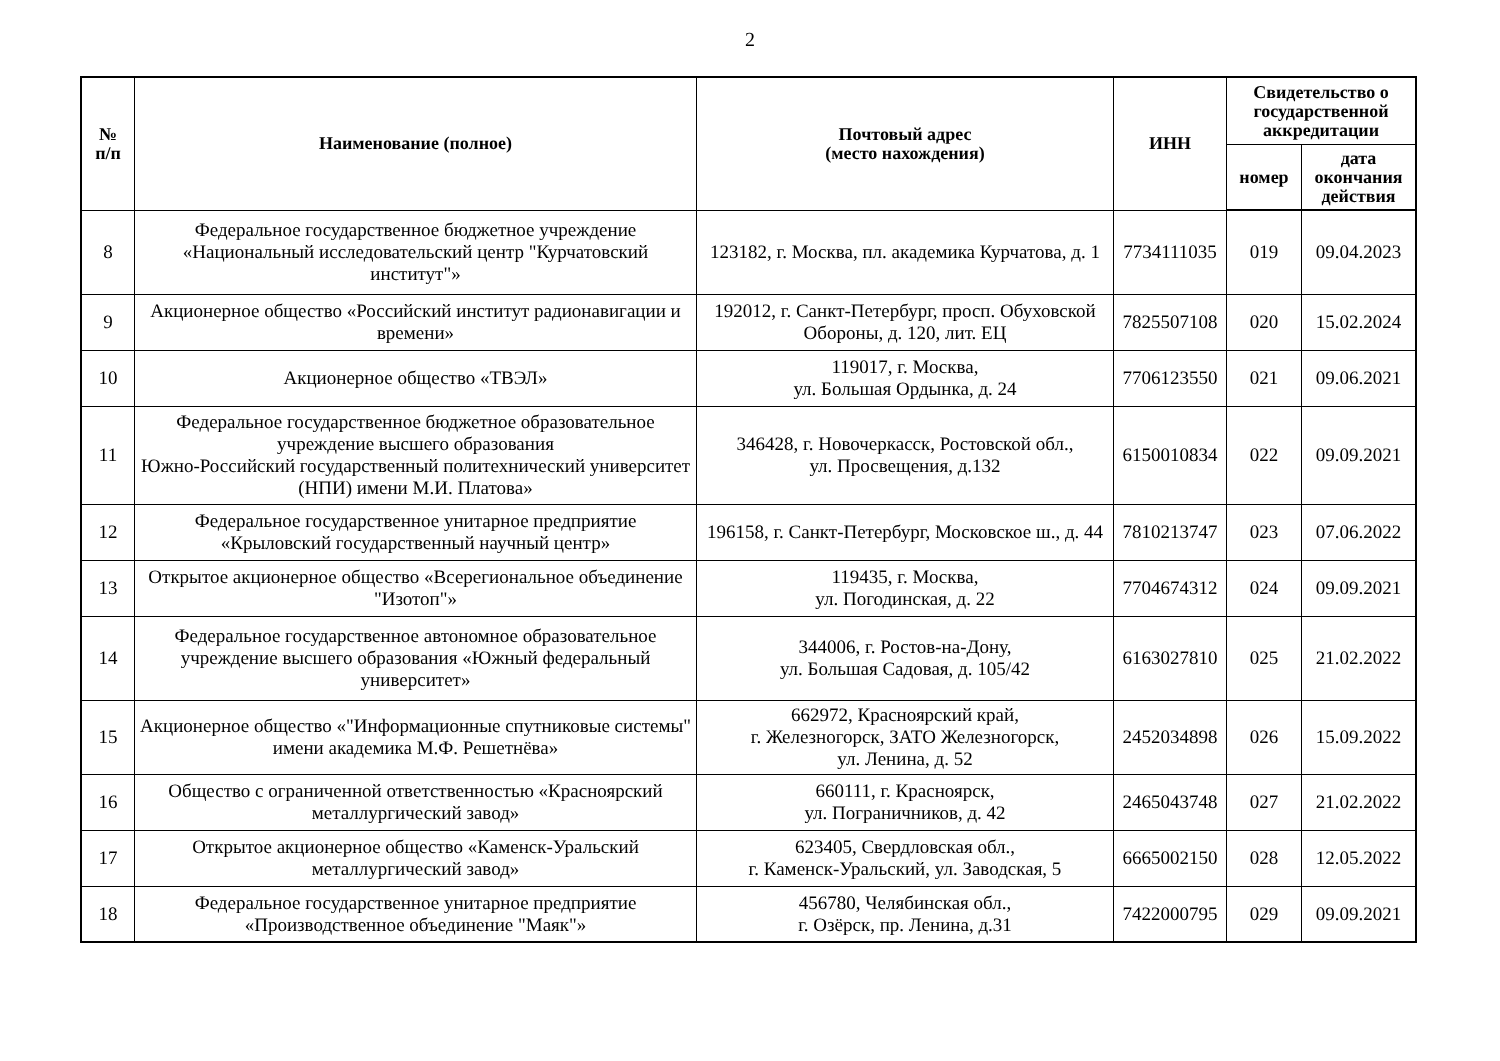2
| № п/п | Наименование (полное) | Почтовый адрес (место нахождения) | ИНН | Свидетельство о государственной аккредитации | |
| --- | --- | --- | --- | --- | --- |
| | | | | номер | дата окончания действия |
| 8 | Федеральное государственное бюджетное учреждение «Национальный исследовательский центр "Курчатовский институт"» | 123182, г. Москва, пл. академика Курчатова, д. 1 | 7734111035 | 019 | 09.04.2023 |
| 9 | Акционерное общество «Российский институт радионавигации и времени» | 192012, г. Санкт-Петербург, просп. Обуховской Обороны, д. 120, лит. ЕЦ | 7825507108 | 020 | 15.02.2024 |
| 10 | Акционерное общество «ТВЭЛ» | 119017, г. Москва, ул. Большая Ордынка, д. 24 | 7706123550 | 021 | 09.06.2021 |
| 11 | Федеральное государственное бюджетное образовательное учреждение высшего образования Южно-Российский государственный политехнический университет (НПИ) имени М.И. Платова» | 346428, г. Новочеркасск, Ростовской обл., ул. Просвещения, д.132 | 6150010834 | 022 | 09.09.2021 |
| 12 | Федеральное государственное унитарное предприятие «Крыловский государственный научный центр» | 196158, г. Санкт-Петербург, Московское ш., д. 44 | 7810213747 | 023 | 07.06.2022 |
| 13 | Открытое акционерное общество «Всерегиональное объединение "Изотоп"» | 119435, г. Москва, ул. Погодинская, д. 22 | 7704674312 | 024 | 09.09.2021 |
| 14 | Федеральное государственное автономное образовательное учреждение высшего образования «Южный федеральный университет» | 344006, г. Ростов-на-Дону, ул. Большая Садовая, д. 105/42 | 6163027810 | 025 | 21.02.2022 |
| 15 | Акционерное общество «"Информационные спутниковые системы" имени академика М.Ф. Решетнёва» | 662972, Красноярский край, г. Железногорск, ЗАТО Железногорск, ул. Ленина, д. 52 | 2452034898 | 026 | 15.09.2022 |
| 16 | Общество с ограниченной ответственностью «Красноярский металлургический завод» | 660111, г. Красноярск, ул. Пограничников, д. 42 | 2465043748 | 027 | 21.02.2022 |
| 17 | Открытое акционерное общество «Каменск-Уральский металлургический завод» | 623405, Свердловская обл., г. Каменск-Уральский, ул. Заводская, 5 | 6665002150 | 028 | 12.05.2022 |
| 18 | Федеральное государственное унитарное предприятие «Производственное объединение "Маяк"» | 456780, Челябинская обл., г. Озёрск, пр. Ленина, д.31 | 7422000795 | 029 | 09.09.2021 |